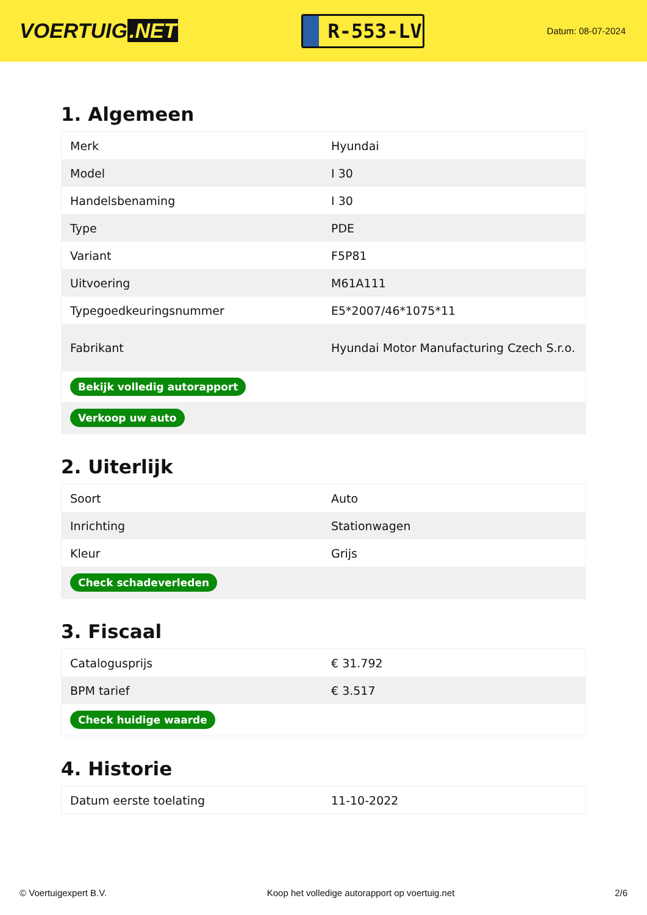VOERTUIG.NET
R-553-LV
Datum: 08-07-2024
1. Algemeen
| Merk | Hyundai |
| Model | I 30 |
| Handelsbenaming | I 30 |
| Type | PDE |
| Variant | F5P81 |
| Uitvoering | M61A111 |
| Typegoedkeuringsnummer | E5*2007/46*1075*11 |
| Fabrikant | Hyundai Motor Manufacturing Czech S.r.o. |
| Bekijk volledig autorapport | |
| Verkoop uw auto | |
2. Uiterlijk
| Soort | Auto |
| Inrichting | Stationwagen |
| Kleur | Grijs |
| Check schadeverleden | |
3. Fiscaal
| Catalogusprijs | € 31.792 |
| BPM tarief | € 3.517 |
| Check huidige waarde | |
4. Historie
| Datum eerste toelating | 11-10-2022 |
© Voertuigexpert B.V. Koop het volledige autorapport op voertuig.net 2/6